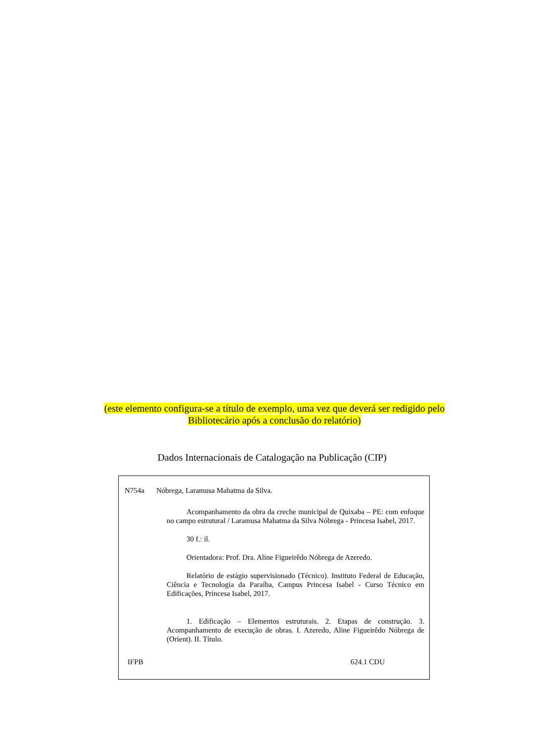(este elemento configura-se a título de exemplo, uma vez que deverá ser redigido pelo
Bibliotecário após a conclusão do relatório)
Dados Internacionais de Catalogação na Publicação (CIP)
N754a Nóbrega, Laramusa Mahatma da Silva.
Acompanhamento da obra da creche municipal de Quixaba – PE: com enfoque no campo estrutural / Laramusa Mahatma da Silva Nóbrega - Princesa Isabel, 2017.
30 f.: il.
Orientadora: Prof. Dra. Aline Figueirêdo Nóbrega de Azeredo.
Relatório de estágio supervisionado (Técnico). Instituto Federal de Educação, Ciência e Tecnologia da Paraíba, Campus Princesa Isabel - Curso Técnico em Edificações, Princesa Isabel, 2017.
1. Edificação – Elementos estruturais. 2. Etapas de construção. 3. Acompanhamento de execução de obras. I. Azeredo, Aline Figueirêdo Nóbrega de (Orient). II. Título.
IFPB 624.1 CDU